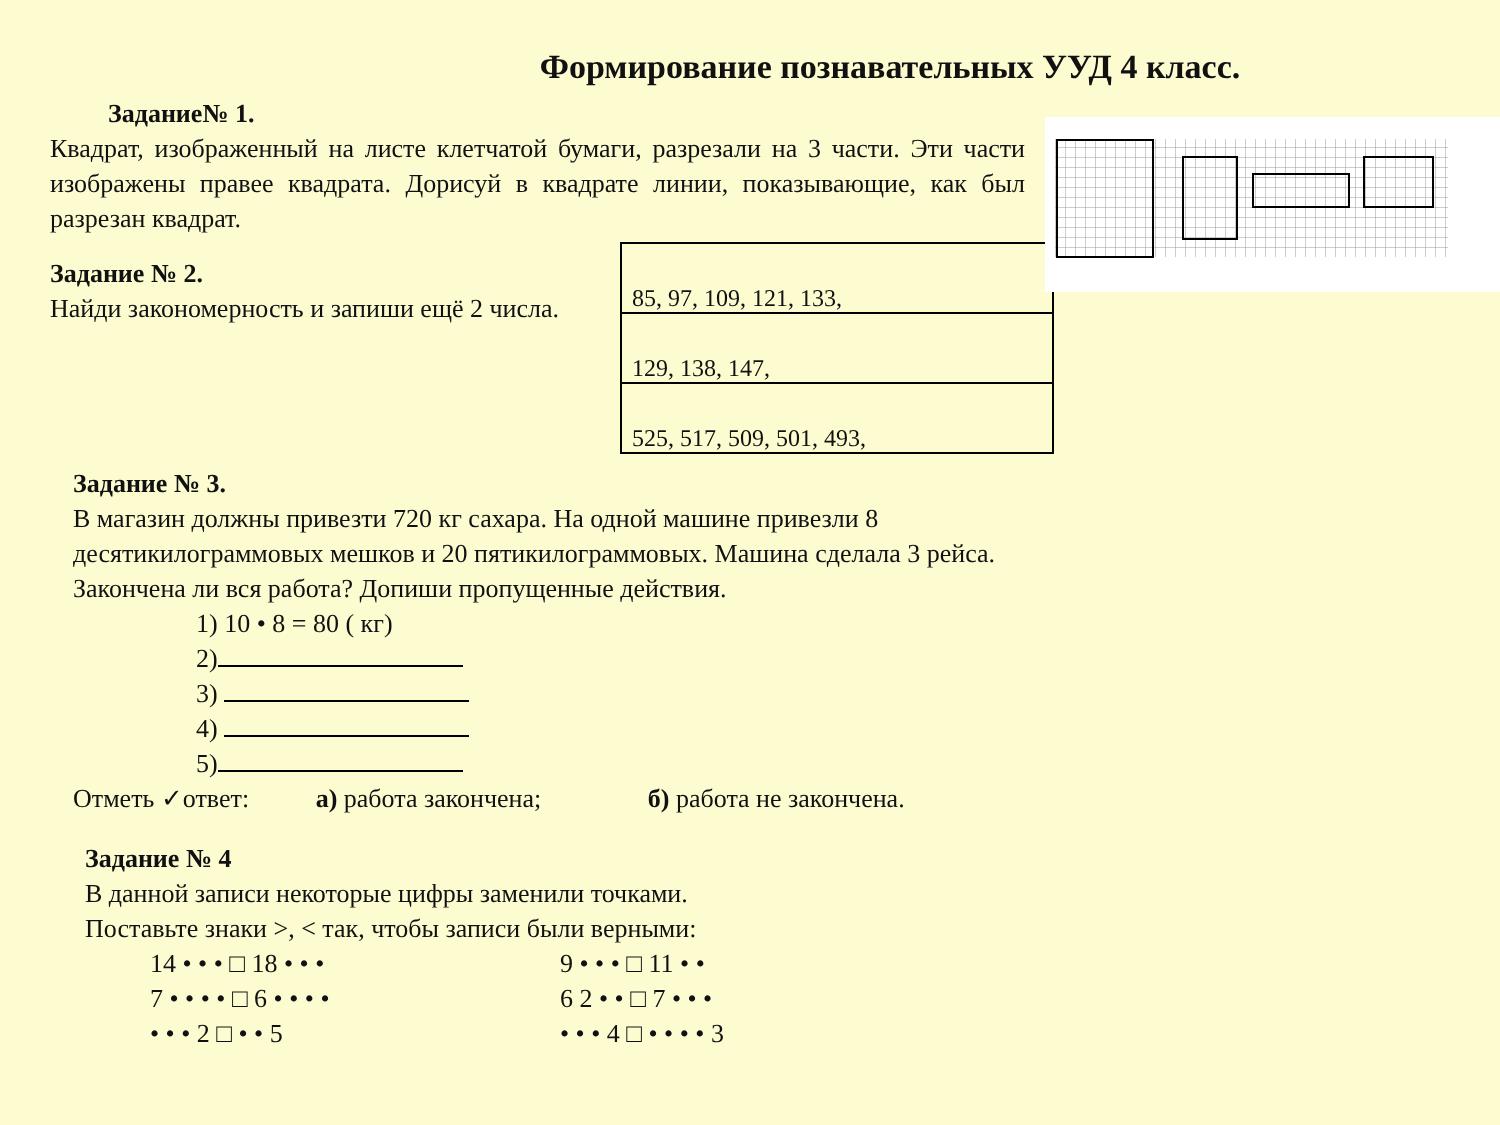Формирование познавательных УУД 4 класс.
Задание№ 1.
Квадрат, изображенный на листе клетчатой бумаги, разрезали на 3 части. Эти части изображены правее квадрата. Дорисуй в квадрате линии, показывающие, как был разрезан квадрат.
Задание № 2.
Найди закономерность и запиши ещё 2 числа.
| 85, 97, 109, 121, 133, |
| 129, 138, 147, |
| 525, 517, 509, 501, 493, |
Задание № 3.
В магазин должны привезти 720 кг сахара. На одной машине привезли 8
десятикилограммовых мешков и 20 пятикилограммовых. Машина сделала 3 рейса.
Закончена ли вся работа? Допиши пропущенные действия.
1) 10 • 8 = 80 ( кг)
2)
3)
4)
5)
Отметь ✓ответ: а) работа закончена; б) работа не закончена.
Задание № 4
В данной записи некоторые цифры заменили точками.
Поставьте знаки >, < так, чтобы записи были верными:
14 • • • □ 18 • • •
9 • • • □ 11 • •
7 • • • • □ 6 • • • •
6 2 • • □ 7 • • •
• • • 2 □ • • 5
• • • 4 □ • • • • 3